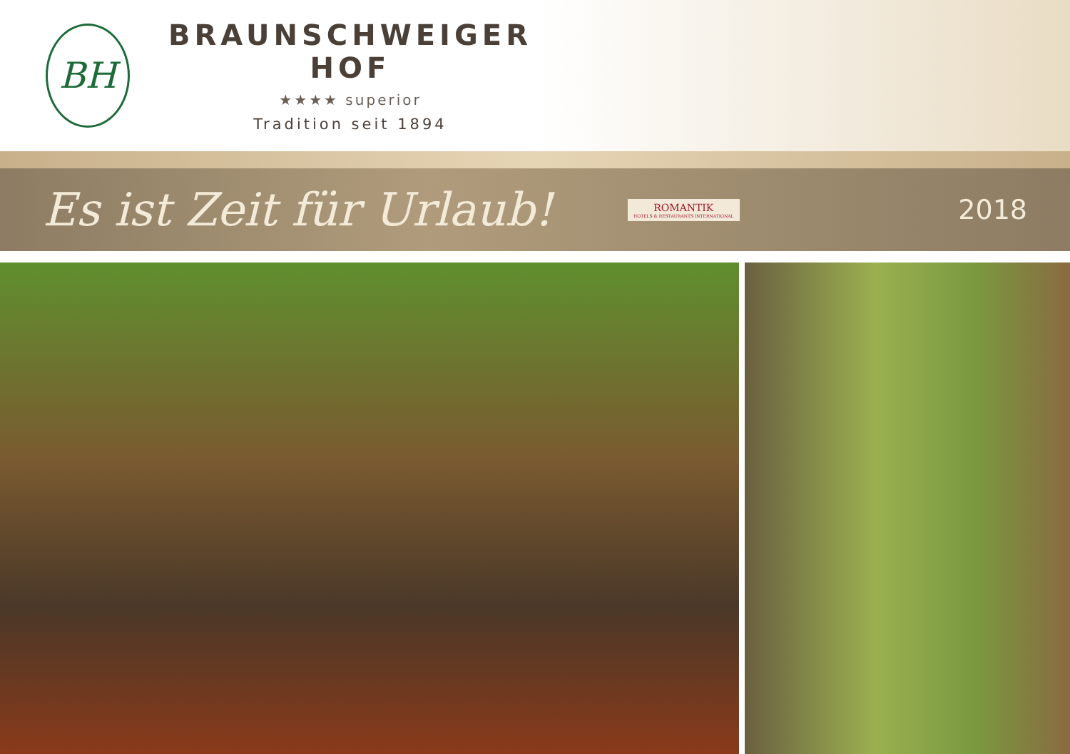BH
BRAUNSCHWEIGER HOF
★★★★ superior
Tradition seit 1894
Es ist Zeit für Urlaub!
ROMANTIK
HOTELS & RESTAURANTS INTERNATIONAL
2018